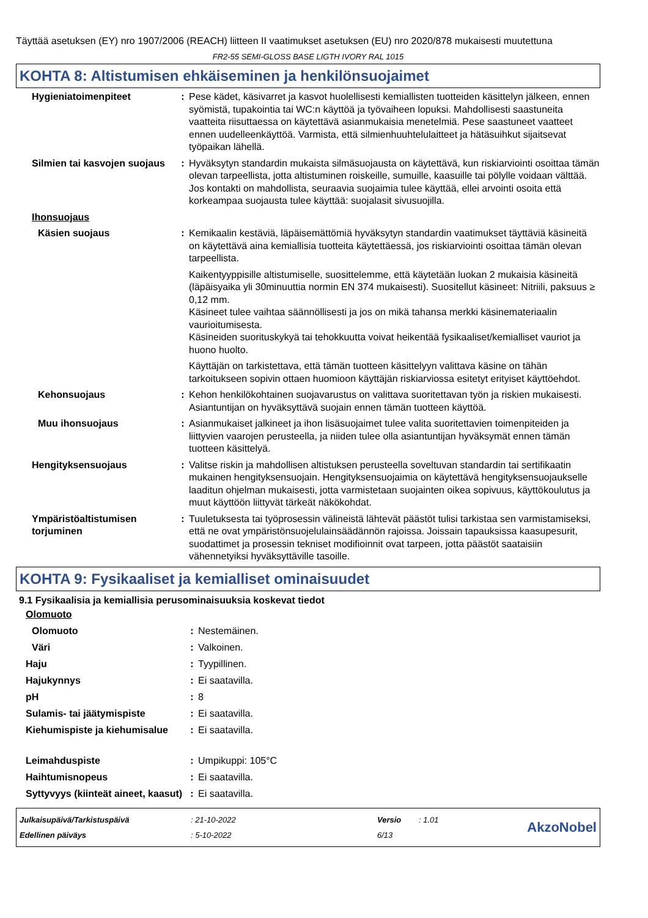Täyttää asetuksen (EY) nro 1907/2006 (REACH) liitteen II vaatimukset asetuksen (EU) nro 2020/878 mukaisesti muutettuna
FR2-55 SEMI-GLOSS BASE LIGTH IVORY RAL 1015
KOHTA 8: Altistumisen ehkäiseminen ja henkilönsuojaimet
| Hygieniatoimenpiteet | : | Pese kädet, käsivarret ja kasvot huolellisesti kemiallisten tuotteiden käsittelyn jälkeen, ennen syömistä, tupakointia tai WC:n käyttöä ja työvaiheen lopuksi. Mahdollisesti saastuneita vaatteita riisuttaessa on käytettävä asianmukaisia menetelmiä. Pese saastuneet vaatteet ennen uudelleenkäyttöä. Varmista, että silmienhuuhtelulaitteet ja hätäsuihkut sijaitsevat työpaikan lähellä. |
| Silmien tai kasvojen suojaus | : | Hyväksytyn standardin mukaista silmäsuojausta on käytettävä, kun riskiarviointi osoittaa tämän olevan tarpeellista, jotta altistuminen roiskeille, sumuille, kaasuille tai pölylle voidaan välttää. Jos kontakti on mahdollista, seuraavia suojaimia tulee käyttää, ellei arvointi osoita että korkeampaa suojausta tulee käyttää: suojalasit sivusuojilla. |
| Ihonsuojaus | | |
| Käsien suojaus | : | Kemikaalin kestäviä, läpäisemättömiä hyväksytyn standardin vaatimukset täyttäviä käsineitä on käytettävä aina kemiallisia tuotteita käytettäessä, jos riskiarviointi osoittaa tämän olevan tarpeellista. Kaikentyyppisille altistumiselle, suosittelemme, että käytetään luokan 2 mukaisia käsineitä (läpäisyaika yli 30minuuttia normin EN 374 mukaisesti). Suositellut käsineet: Nitriili, paksuus ≥ 0,12 mm. Käsineet tulee vaihtaa säännöllisesti ja jos on mikä tahansa merkki käsinemateriaalin vaurioitumisesta. Käsineiden suorituskykyä tai tehokkuutta voivat heikentää fysikaaliset/kemialliset vauriot ja huono huolto. Käyttäjän on tarkistettava, että tämän tuotteen käsittelyyn valittava käsine on tähän tarkoitukseen sopivin ottaen huomioon käyttäjän riskiarviossa esitetyt erityiset käyttöehdot. |
| Kehonsuojaus | : | Kehon henkilökohtainen suojavarustus on valittava suoritettavan työn ja riskien mukaisesti. Asiantuntijan on hyväksyttävä suojain ennen tämän tuotteen käyttöä. |
| Muu ihonsuojaus | : | Asianmukaiset jalkineet ja ihon lisäsuojaimet tulee valita suoritettavien toimenpiteiden ja liittyvien vaarojen perusteella, ja niiden tulee olla asiantuntijan hyväksymät ennen tämän tuotteen käsittelyä. |
| Hengityksensuojaus | : | Valitse riskin ja mahdollisen altistuksen perusteella soveltuvan standardin tai sertifikaatin mukainen hengityksensuojain. Hengityksensuojaimia on käytettävä hengityksensuojaukselle laaditun ohjelman mukaisesti, jotta varmistetaan suojainten oikea sopivuus, käyttökoulutus ja muut käyttöön liittyvät tärkeät näkökohdat. |
| Ympäristöaltistumisen torjuminen | : | Tuuletuksesta tai työprosessin välineistä lähtevät päästöt tulisi tarkistaa sen varmistamiseksi, että ne ovat ympäristönsuojelulainsäädännön rajoissa. Joissain tapauksissa kaasupesurit, suodattimet ja prosessin tekniset modifioinnit ovat tarpeen, jotta päästöt saataisiin vähennetyiksi hyväksyttäville tasoille. |
KOHTA 9: Fysikaaliset ja kemialliset ominaisuudet
9.1 Fysikaalisia ja kemiallisia perusominaisuuksia koskevat tiedot
| Olomuoto | | |
| Olomuoto | : | Nestemäinen. |
| Väri | : | Valkoinen. |
| Haju | : | Tyypillinen. |
| Hajukynnys | : | Ei saatavilla. |
| pH | : | 8 |
| Sulamis- tai jäätymispiste | : | Ei saatavilla. |
| Kiehumispiste ja kiehumisalue | : | Ei saatavilla. |
| Leimahduspiste | : | Umpikuppi: 105°C |
| Haihtumisnopeus | : | Ei saatavilla. |
| Syttyvyys (kiinteät aineet, kaasut) | : | Ei saatavilla. |
| Julkaisupäivä/Tarkistuspäivä | : 21-10-2022 | Versio | : 1.01 | AkzoNobel |
| Edellinen päiväys | : 5-10-2022 | 6/13 | | |